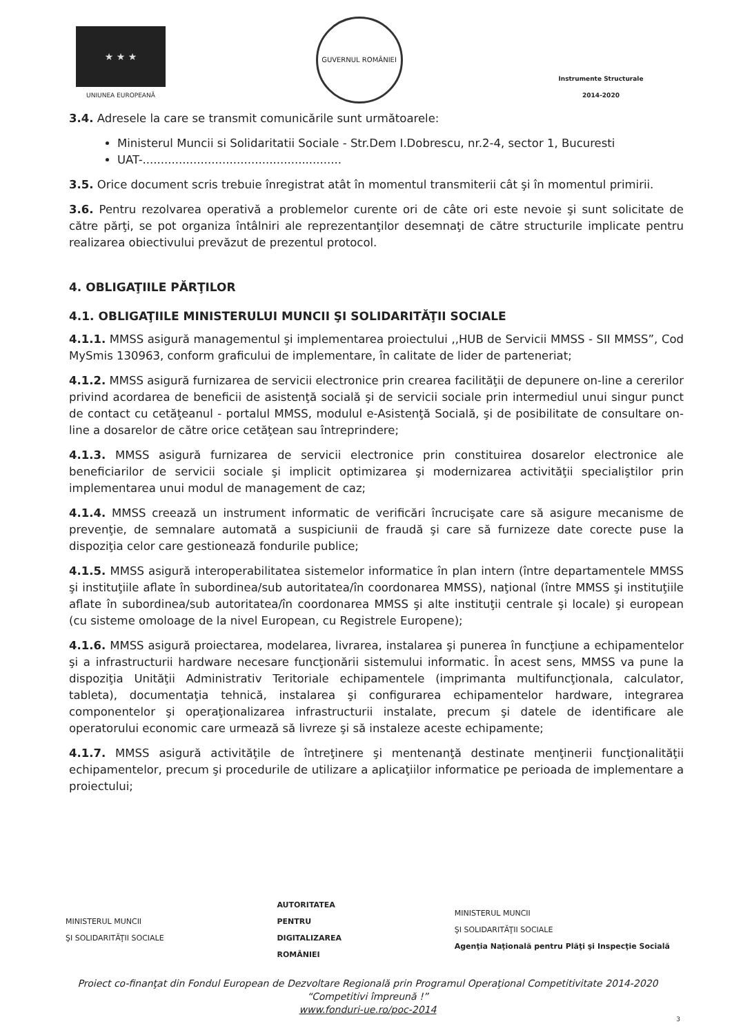★ ★ ★
UNIUNEA EUROPEANĂ
GUVERNUL ROMÂNIEI
Instrumente Structurale
2014-2020
3.4. Adresele la care se transmit comunicările sunt următoarele:
Ministerul Muncii si Solidaritatii Sociale - Str.Dem I.Dobrescu, nr.2-4, sector 1, Bucuresti
UAT-.......................................................
3.5. Orice document scris trebuie înregistrat atât în momentul transmiterii cât şi în momentul primirii.
3.6. Pentru rezolvarea operativă a problemelor curente ori de câte ori este nevoie şi sunt solicitate de către părţi, se pot organiza întâlniri ale reprezentanţilor desemnaţi de către structurile implicate pentru realizarea obiectivului prevăzut de prezentul protocol.
4. OBLIGAŢIILE PĂRŢILOR
4.1. OBLIGAŢIILE MINISTERULUI MUNCII ŞI SOLIDARITĂŢII SOCIALE
4.1.1. MMSS asigură managementul şi implementarea proiectului ,,HUB de Servicii MMSS - SII MMSS”, Cod MySmis 130963, conform graficului de implementare, în calitate de lider de parteneriat;
4.1.2. MMSS asigură furnizarea de servicii electronice prin crearea facilităţii de depunere on-line a cererilor privind acordarea de beneficii de asistenţă socială şi de servicii sociale prin intermediul unui singur punct de contact cu cetăţeanul - portalul MMSS, modulul e-Asistenţă Socială, şi de posibilitate de consultare on-line a dosarelor de către orice cetăţean sau întreprindere;
4.1.3. MMSS asigură furnizarea de servicii electronice prin constituirea dosarelor electronice ale beneficiarilor de servicii sociale şi implicit optimizarea şi modernizarea activităţii specialiştilor prin implementarea unui modul de management de caz;
4.1.4. MMSS creează un instrument informatic de verificări încrucişate care să asigure mecanisme de prevenţie, de semnalare automată a suspiciunii de fraudă şi care să furnizeze date corecte puse la dispoziţia celor care gestionează fondurile publice;
4.1.5. MMSS asigură interoperabilitatea sistemelor informatice în plan intern (între departamentele MMSS şi instituţiile aflate în subordinea/sub autoritatea/în coordonarea MMSS), naţional (între MMSS şi instituţiile aflate în subordinea/sub autoritatea/în coordonarea MMSS şi alte instituţii centrale şi locale) şi european (cu sisteme omoloage de la nivel European, cu Registrele Europene);
4.1.6. MMSS asigură proiectarea, modelarea, livrarea, instalarea şi punerea în funcţiune a echipamentelor şi a infrastructurii hardware necesare funcţionării sistemului informatic. În acest sens, MMSS va pune la dispoziţia Unităţii Administrativ Teritoriale echipamentele (imprimanta multifuncţionala, calculator, tableta), documentaţia tehnică, instalarea şi configurarea echipamentelor hardware, integrarea componentelor şi operaţionalizarea infrastructurii instalate, precum şi datele de identificare ale operatorului economic care urmează să livreze şi să instaleze aceste echipamente;
4.1.7. MMSS asigură activităţile de întreţinere şi mentenanţă destinate menţinerii funcţionalităţii echipamentelor, precum şi procedurile de utilizare a aplicaţiilor informatice pe perioada de implementare a proiectului;
MINISTERUL MUNCII
ŞI SOLIDARITĂŢII SOCIALE
AUTORITATEA
PENTRU
DIGITALIZAREA
ROMÂNIEI
MINISTERUL MUNCII
ŞI SOLIDARITĂŢII SOCIALE
Agenţia Naţională pentru Plăţi şi Inspecţie Socială
Proiect co-finanţat din Fondul European de Dezvoltare Regională prin Programul Operaţional Competitivitate 2014-2020
“Competitivi împreună !”
www.fonduri-ue.ro/poc-2014
3